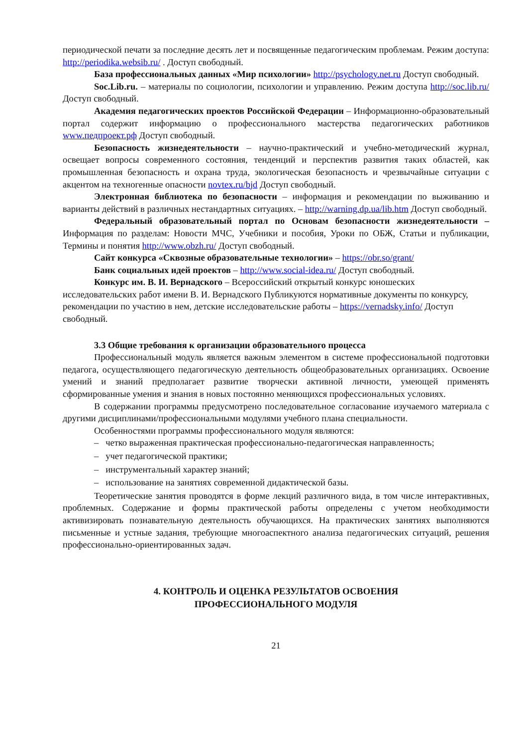периодической печати за последние десять лет и посвященные педагогическим проблемам. Режим доступа: http://periodika.websib.ru/ . Доступ свободный.
База профессиональных данных «Мир психологии» http://psychology.net.ru Доступ свободный.
Soc.Lib.ru. – материалы по социологии, психологии и управлению. Режим доступа http://soc.lib.ru/ Доступ свободный.
Академия педагогических проектов Российской Федерации – Информационно-образовательный портал содержит информацию о профессионального мастерства педагогических работников www.педпроект.рф Доступ свободный.
Безопасность жизнедеятельности – научно-практический и учебно-методический журнал, освещает вопросы современного состояния, тенденций и перспектив развития таких областей, как промышленная безопасность и охрана труда, экологическая безопасность и чрезвычайные ситуации с акцентом на техногенные опасности novtex.ru/bjd Доступ свободный.
Электронная библиотека по безопасности – информация и рекомендации по выживанию и варианты действий в различных нестандартных ситуациях. – http://warning.dp.ua/lib.htm Доступ свободный.
Федеральный образовательный портал по Основам безопасности жизнедеятельности – Информация по разделам: Новости МЧС, Учебники и пособия, Уроки по ОБЖ, Статьи и публикации, Термины и понятия http://www.obzh.ru/ Доступ свободный.
Сайт конкурса «Сквозные образовательные технологии» – https://obr.so/grant/
Банк социальных идей проектов – http://www.social-idea.ru/ Доступ свободный.
Конкурс им. В. И. Вернадского – Всероссийский открытый конкурс юношеских исследовательских работ имени В. И. Вернадского Публикуются нормативные документы по конкурсу, рекомендации по участию в нем, детские исследовательские работы – https://vernadsky.info/ Доступ свободный.
3.3 Общие требования к организации образовательного процесса
Профессиональный модуль является важным элементом в системе профессиональной подготовки педагога, осуществляющего педагогическую деятельность общеобразовательных организациях. Освоение умений и знаний предполагает развитие творчески активной личности, умеющей применять сформированные умения и знания в новых постоянно меняющихся профессиональных условиях.
В содержании программы предусмотрено последовательное согласование изучаемого материала с другими дисциплинами/профессиональными модулями учебного плана специальности.
Особенностями программы профессионального модуля являются:
– четко выраженная практическая профессионально-педагогическая направленность;
– учет педагогической практики;
– инструментальный характер знаний;
– использование на занятиях современной дидактической базы.
Теоретические занятия проводятся в форме лекций различного вида, в том числе интерактивных, проблемных. Содержание и формы практической работы определены с учетом необходимости активизировать познавательную деятельность обучающихся. На практических занятиях выполняются письменные и устные задания, требующие многоаспектного анализа педагогических ситуаций, решения профессионально-ориентированных задач.
4. КОНТРОЛЬ И ОЦЕНКА РЕЗУЛЬТАТОВ ОСВОЕНИЯ
ПРОФЕССИОНАЛЬНОГО МОДУЛЯ
21